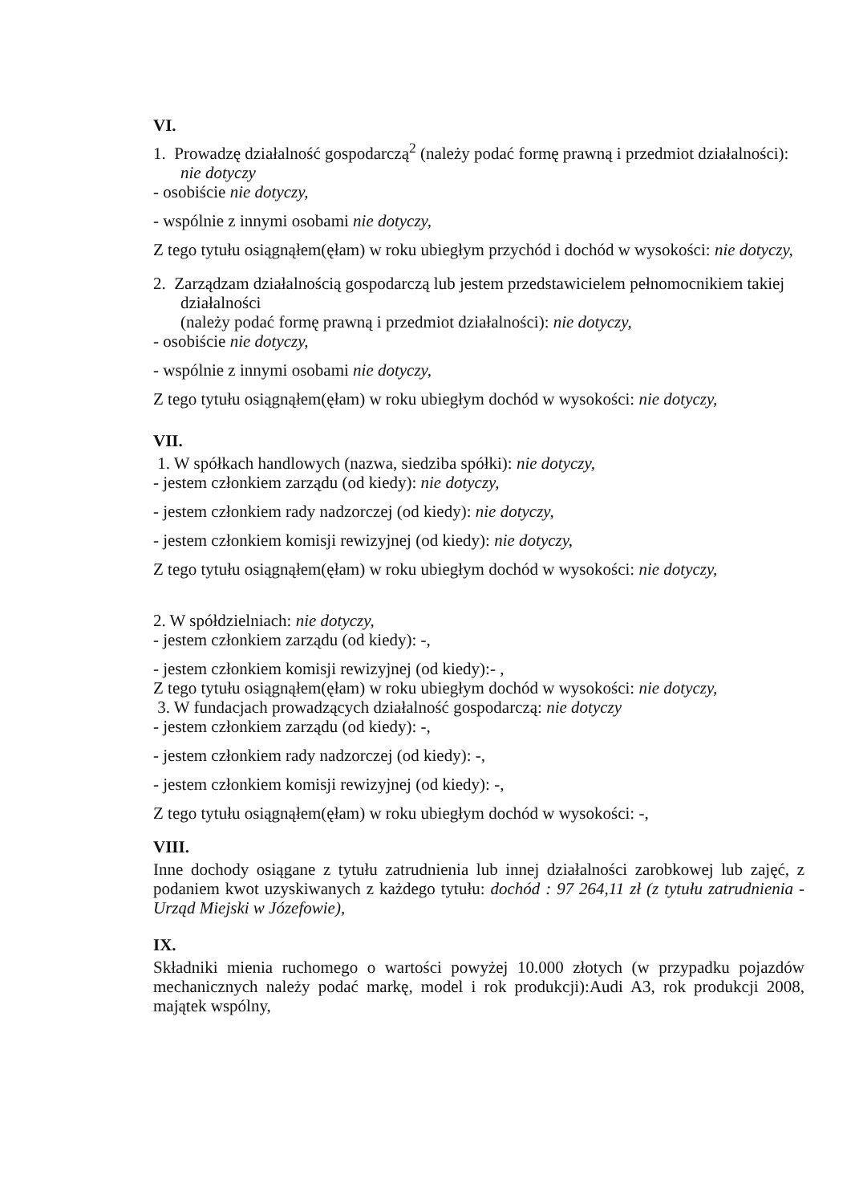VI.
1. Prowadzę działalność gospodarczą<sup>2</sup> (należy podać formę prawną i przedmiot działalności):
nie dotyczy
- osobiście nie dotyczy,
- wspólnie z innymi osobami nie dotyczy,
Z tego tytułu osiągnąłem(ęłam) w roku ubiegłym przychód i dochód w wysokości: nie dotyczy,
2. Zarządzam działalnością gospodarczą lub jestem przedstawicielem pełnomocnikiem takiej działalności
(należy podać formę prawną i przedmiot działalności): nie dotyczy,
- osobiście nie dotyczy,
- wspólnie z innymi osobami nie dotyczy,
Z tego tytułu osiągnąłem(ęłam) w roku ubiegłym dochód w wysokości: nie dotyczy,
VII.
1. W spółkach handlowych (nazwa, siedziba spółki): nie dotyczy,
- jestem członkiem zarządu (od kiedy): nie dotyczy,
- jestem członkiem rady nadzorczej (od kiedy): nie dotyczy,
- jestem członkiem komisji rewizyjnej (od kiedy): nie dotyczy,
Z tego tytułu osiągnąłem(ęłam) w roku ubiegłym dochód w wysokości: nie dotyczy,
2. W spółdzielniach: nie dotyczy,
- jestem członkiem zarządu (od kiedy): -,
- jestem członkiem komisji rewizyjnej (od kiedy):- ,
Z tego tytułu osiągnąłem(ęłam) w roku ubiegłym dochód w wysokości: nie dotyczy,
3. W fundacjach prowadzących działalność gospodarczą: nie dotyczy
- jestem członkiem zarządu (od kiedy): -,
- jestem członkiem rady nadzorczej (od kiedy): -,
- jestem członkiem komisji rewizyjnej (od kiedy): -,
Z tego tytułu osiągnąłem(ęłam) w roku ubiegłym dochód w wysokości: -,
VIII.
Inne dochody osiągane z tytułu zatrudnienia lub innej działalności zarobkowej lub zajęć, z podaniem kwot uzyskiwanych z każdego tytułu: dochód : 97 264,11 zł (z tytułu zatrudnienia - Urząd Miejski w Józefowie),
IX.
Składniki mienia ruchomego o wartości powyżej 10.000 złotych (w przypadku pojazdów mechanicznych należy podać markę, model i rok produkcji):Audi A3, rok produkcji 2008, majątek wspólny,